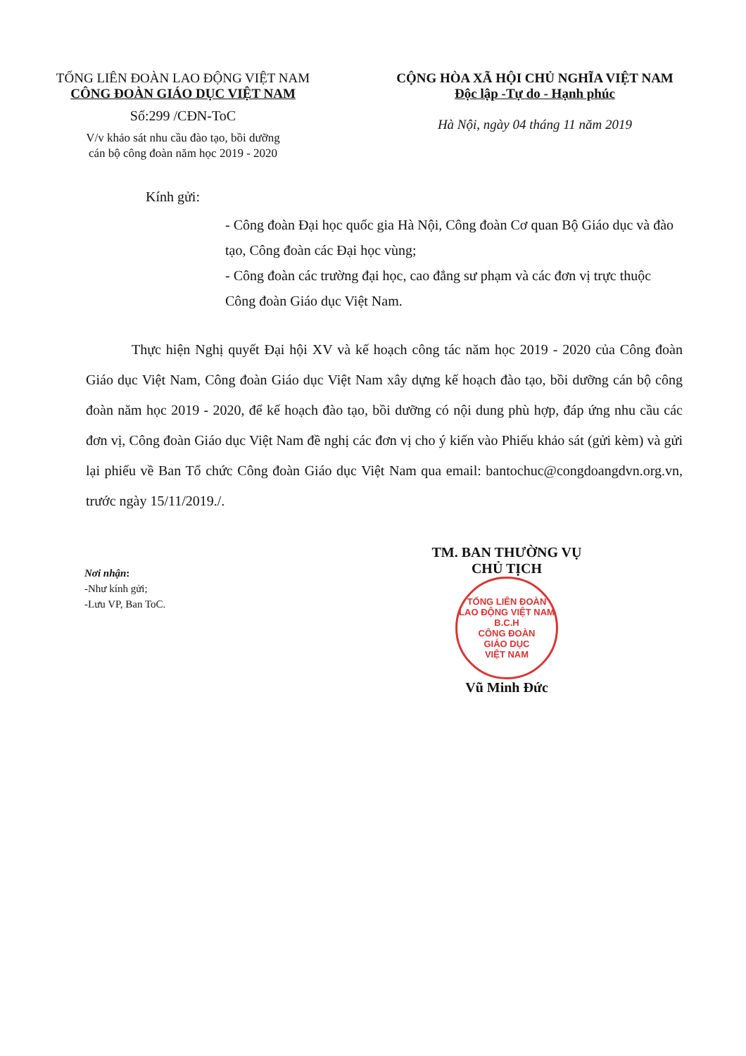TỔNG LIÊN ĐOÀN LAO ĐỘNG VIỆT NAM
CÔNG ĐOÀN GIÁO DỤC VIỆT NAM
Số:299 /CĐN-ToC
V/v khảo sát nhu cầu đào tạo, bồi dưỡng
cán bộ công đoàn năm học 2019 - 2020
CỘNG HÒA XÃ HỘI CHỦ NGHĨA VIỆT NAM
Độc lập -Tự do - Hạnh phúc
Hà Nội, ngày 04 tháng 11 năm 2019
Kính gửi:
- Công đoàn Đại học quốc gia Hà Nội, Công đoàn Cơ quan Bộ Giáo dục và đào tạo, Công đoàn các Đại học vùng;
- Công đoàn các trường đại học, cao đẳng sư phạm và các đơn vị trực thuộc Công đoàn Giáo dục Việt Nam.
Thực hiện Nghị quyết Đại hội XV và kế hoạch công tác năm học 2019 - 2020 của Công đoàn Giáo dục Việt Nam, Công đoàn Giáo dục Việt Nam xây dựng kế hoạch đào tạo, bồi dưỡng cán bộ công đoàn năm học 2019 - 2020, để kế hoạch đào tạo, bồi dưỡng có nội dung phù hợp, đáp ứng nhu cầu các đơn vị, Công đoàn Giáo dục Việt Nam đề nghị các đơn vị cho ý kiến vào Phiếu khảo sát (gửi kèm) và gửi lại phiếu về Ban Tổ chức Công đoàn Giáo dục Việt Nam qua email: bantochuc@congdoangdvn.org.vn, trước ngày 15/11/2019./.
Nơi nhận:
-Như kính gửi;
-Lưu VP, Ban ToC.
TM. BAN THƯỜNG VỤ
CHỦ TỊCH
TỔNG LIÊN ĐOÀN LAO ĐỘNG VIỆT NAM
B.C.H
CÔNG ĐOÀN
GIÁO DỤC
VIỆT NAM
Vũ Minh Đức